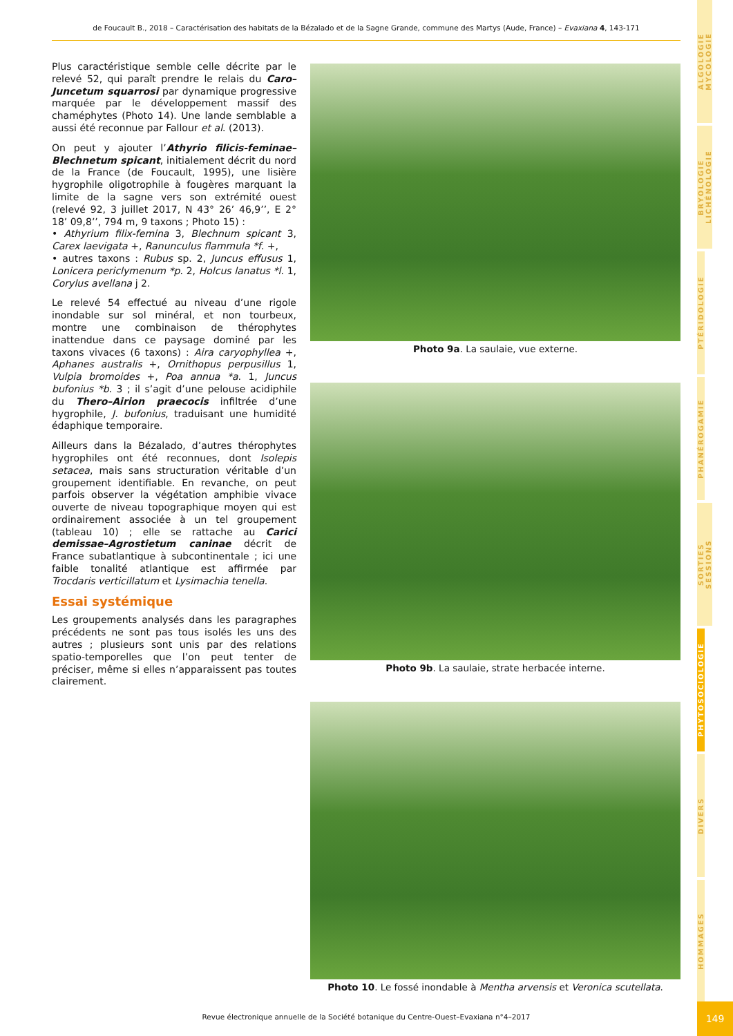de Foucault B., 2018 – Caractérisation des habitats de la Bézalado et de la Sagne Grande, commune des Martys (Aude, France) – Evaxiana 4, 143-171
Plus caractéristique semble celle décrite par le relevé 52, qui paraît prendre le relais du Caro–Juncetum squarrosi par dynamique progressive marquée par le développement massif des chaméphytes (Photo 14). Une lande semblable a aussi été reconnue par Fallour et al. (2013).
On peut y ajouter l’Athyrio filicis-feminae–Blechnetum spicant, initialement décrit du nord de la France (de Foucault, 1995), une lisière hygrophile oligotrophile à fougères marquant la limite de la sagne vers son extrémité ouest (relevé 92, 3 juillet 2017, N 43° 26’ 46,9’’, E 2° 18’ 09,8’’, 794 m, 9 taxons ; Photo 15) :
• Athyrium filix-femina 3, Blechnum spicant 3, Carex laevigata +, Ranunculus flammula *f. +,
• autres taxons : Rubus sp. 2, Juncus effusus 1, Lonicera periclymenum *p. 2, Holcus lanatus *l. 1, Corylus avellana j 2.
Le relevé 54 effectué au niveau d’une rigole inondable sur sol minéral, et non tourbeux, montre une combinaison de thérophytes inattendue dans ce paysage dominé par les taxons vivaces (6 taxons) : Aira caryophyllea +, Aphanes australis +, Ornithopus perpusillus 1, Vulpia bromoides +, Poa annua *a. 1, Juncus bufonius *b. 3 ; il s’agit d’une pelouse acidiphile du Thero–Airion praecocis infiltrée d’une hygrophile, J. bufonius, traduisant une humidité édaphique temporaire.
Ailleurs dans la Bézalado, d’autres thérophytes hygrophiles ont été reconnues, dont Isolepis setacea, mais sans structuration véritable d’un groupement identifiable. En revanche, on peut parfois observer la végétation amphibie vivace ouverte de niveau topographique moyen qui est ordinairement associée à un tel groupement (tableau 10) ; elle se rattache au Carici demissae–Agrostietum caninae décrit de France subatlantique à subcontinentale ; ici une faible tonalité atlantique est affirmée par Trocdaris verticillatum et Lysimachia tenella.
Essai systémique
Les groupements analysés dans les paragraphes précédents ne sont pas tous isolés les uns des autres ; plusieurs sont unis par des relations spatio-temporelles que l’on peut tenter de préciser, même si elles n’apparaissent pas toutes clairement.
Photo 9a. La saulaie, vue externe.
Photo 9b. La saulaie, strate herbacée interne.
Photo 10. Le fossé inondable à Mentha arvensis et Veronica scutellata.
ALGOLOGIE
MYCOLOGIE
BRYOLOGIE
LICHÉNOLOGIE
PTÉRIDOLOGIE
PHANÉROGAMIE
SORTIES
SESSIONS
PHYTOSOCIOLOGIE
DIVERS
HOMMAGES
Revue électronique annuelle de la Société botanique du Centre-Ouest–Evaxiana n°4–2017
149